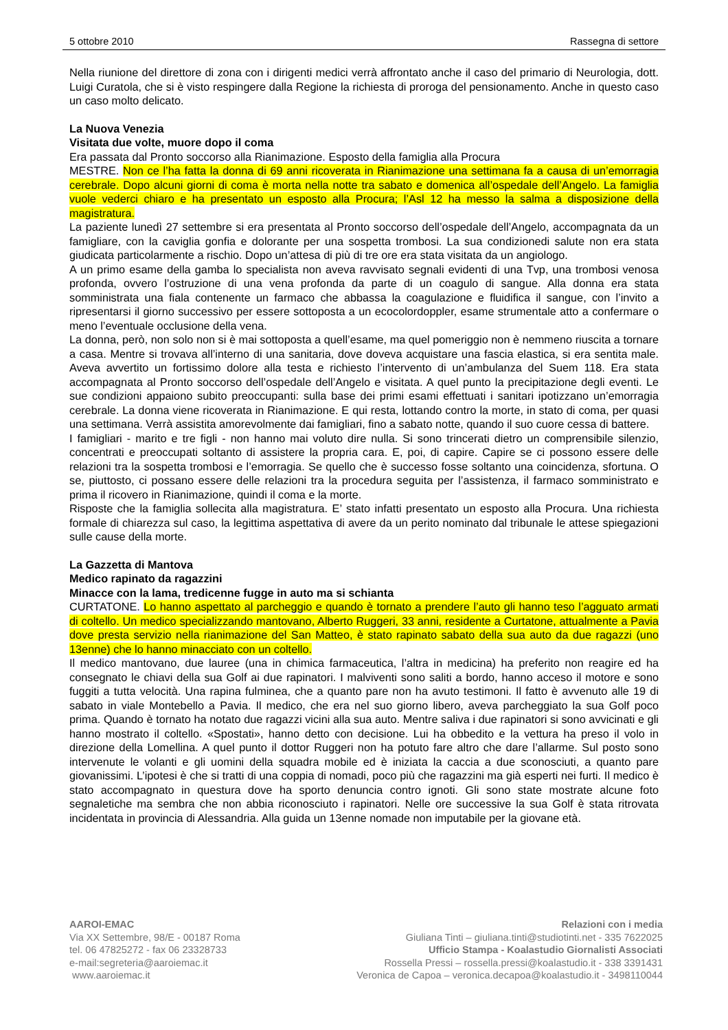5 ottobre 2010 Rassegna di settore
Nella riunione del direttore di zona con i dirigenti medici verrà affrontato anche il caso del primario di Neurologia, dott. Luigi Curatola, che si è visto respingere dalla Regione la richiesta di proroga del pensionamento. Anche in questo caso un caso molto delicato.
La Nuova Venezia
Visitata due volte, muore dopo il coma
Era passata dal Pronto soccorso alla Rianimazione. Esposto della famiglia alla Procura
MESTRE. Non ce l’ha fatta la donna di 69 anni ricoverata in Rianimazione una settimana fa a causa di un’emorragia cerebrale. Dopo alcuni giorni di coma è morta nella notte tra sabato e domenica all’ospedale dell’Angelo. La famiglia vuole vederci chiaro e ha presentato un esposto alla Procura; l’Asl 12 ha messo la salma a disposizione della magistratura.
La paziente lunedì 27 settembre si era presentata al Pronto soccorso dell’ospedale dell’Angelo, accompagnata da un famigliare, con la caviglia gonfia e dolorante per una sospetta trombosi. La sua condizionedi salute non era stata giudicata particolarmente a rischio. Dopo un’attesa di più di tre ore era stata visitata da un angiologo.
A un primo esame della gamba lo specialista non aveva ravvisato segnali evidenti di una Tvp, una trombosi venosa profonda, ovvero l’ostruzione di una vena profonda da parte di un coagulo di sangue. Alla donna era stata somministrata una fiala contenente un farmaco che abbassa la coagulazione e fluidifica il sangue, con l’invito a ripresentarsi il giorno successivo per essere sottoposta a un ecocolordoppler, esame strumentale atto a confermare o meno l’eventuale occlusione della vena.
La donna, però, non solo non si è mai sottoposta a quell’esame, ma quel pomeriggio non è nemmeno riuscita a tornare a casa. Mentre si trovava all’interno di una sanitaria, dove doveva acquistare una fascia elastica, si era sentita male. Aveva avvertito un fortissimo dolore alla testa e richiesto l’intervento di un’ambulanza del Suem 118. Era stata accompagnata al Pronto soccorso dell’ospedale dell’Angelo e visitata. A quel punto la precipitazione degli eventi. Le sue condizioni appaiono subito preoccupanti: sulla base dei primi esami effettuati i sanitari ipotizzano un’emorragia cerebrale. La donna viene ricoverata in Rianimazione. E qui resta, lottando contro la morte, in stato di coma, per quasi una settimana. Verrà assistita amorevolmente dai famigliari, fino a sabato notte, quando il suo cuore cessa di battere.
I famigliari - marito e tre figli - non hanno mai voluto dire nulla. Si sono trincerati dietro un comprensibile silenzio, concentrati e preoccupati soltanto di assistere la propria cara. E, poi, di capire. Capire se ci possono essere delle relazioni tra la sospetta trombosi e l’emorragia. Se quello che è successo fosse soltanto una coincidenza, sfortuna. O se, piuttosto, ci possano essere delle relazioni tra la procedura seguita per l’assistenza, il farmaco somministrato e prima il ricovero in Rianimazione, quindi il coma e la morte.
Risposte che la famiglia sollecita alla magistratura. E’ stato infatti presentato un esposto alla Procura. Una richiesta formale di chiarezza sul caso, la legittima aspettativa di avere da un perito nominato dal tribunale le attese spiegazioni sulle cause della morte.
La Gazzetta di Mantova
Medico rapinato da ragazzini
Minacce con la lama, tredicenne fugge in auto ma si schianta
CURTATONE. Lo hanno aspettato al parcheggio e quando è tornato a prendere l’auto gli hanno teso l’agguato armati di coltello. Un medico specializzando mantovano, Alberto Ruggeri, 33 anni, residente a Curtatone, attualmente a Pavia dove presta servizio nella rianimazione del San Matteo, è stato rapinato sabato della sua auto da due ragazzi (uno 13enne) che lo hanno minacciato con un coltello.
Il medico mantovano, due lauree (una in chimica farmaceutica, l’altra in medicina) ha preferito non reagire ed ha consegnato le chiavi della sua Golf ai due rapinatori. I malviventi sono saliti a bordo, hanno acceso il motore e sono fuggiti a tutta velocità. Una rapina fulminea, che a quanto pare non ha avuto testimoni. Il fatto è avvenuto alle 19 di sabato in viale Montebello a Pavia. Il medico, che era nel suo giorno libero, aveva parcheggiato la sua Golf poco prima. Quando è tornato ha notato due ragazzi vicini alla sua auto. Mentre saliva i due rapinatori si sono avvicinati e gli hanno mostrato il coltello. «Spostati», hanno detto con decisione. Lui ha obbedito e la vettura ha preso il volo in direzione della Lomellina. A quel punto il dottor Ruggeri non ha potuto fare altro che dare l’allarme. Sul posto sono intervenute le volanti e gli uomini della squadra mobile ed è iniziata la caccia a due sconosciuti, a quanto pare giovanissimi. L’ipotesi è che si tratti di una coppia di nomadi, poco più che ragazzini ma già esperti nei furti. Il medico è stato accompagnato in questura dove ha sporto denuncia contro ignoti. Gli sono state mostrate alcune foto segnaletiche ma sembra che non abbia riconosciuto i rapinatori. Nelle ore successive la sua Golf è stata ritrovata incidentata in provincia di Alessandria. Alla guida un 13enne nomade non imputabile per la giovane età.
AAROI-EMAC
Via XX Settembre, 98/E - 00187 Roma
tel. 06 47825272 - fax 06 23328733
e-mail:segreteria@aaroiemac.it
www.aaroiemac.it
Relazioni con i media
Giuliana Tinti – giuliana.tinti@studiotinti.net - 335 7622025
Ufficio Stampa - Koalastudio Giornalisti Associati
Rossella Pressi – rossella.pressi@koalastudio.it - 338 3391431
Veronica de Capoa – veronica.decapoa@koalastudio.it - 3498110044